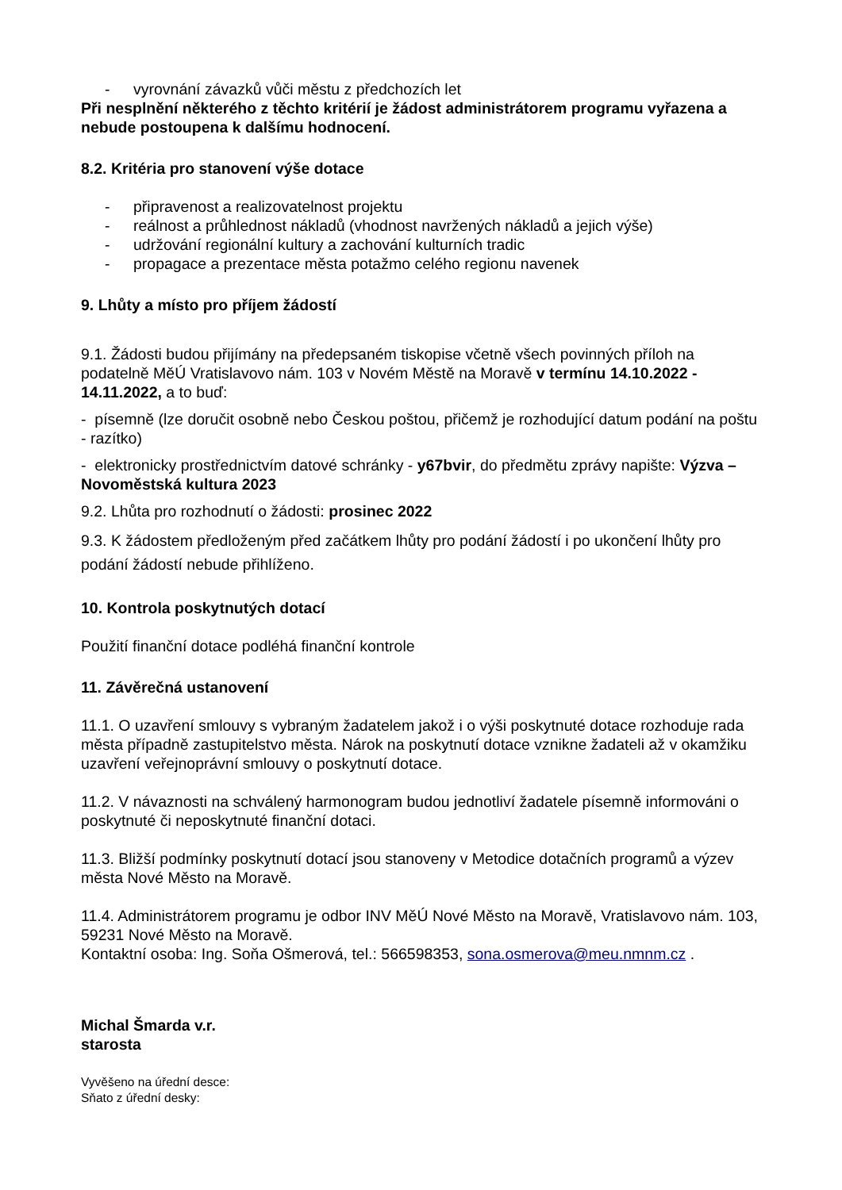- vyrovnání závazků vůči městu z předchozích let
Při nesplnění některého z těchto kritérií je žádost administrátorem programu vyřazena a nebude postoupena k dalšímu hodnocení.
8.2. Kritéria pro stanovení výše dotace
- připravenost a realizovatelnost projektu
- reálnost a průhlednost nákladů (vhodnost navržených nákladů a jejich výše)
- udržování regionální kultury a zachování kulturních tradic
- propagace a prezentace města potažmo celého regionu navenek
9. Lhůty a místo pro příjem žádostí
9.1. Žádosti budou přijímány na předepsaném tiskopise včetně všech povinných příloh na podatelně MěÚ Vratislavovo nám. 103 v Novém Městě na Moravě v termínu 14.10.2022 - 14.11.2022, a to buď:
- písemně (lze doručit osobně nebo Českou poštou, přičemž je rozhodující datum podání na poštu - razítko)
- elektronicky prostřednictvím datové schránky - y67bvir, do předmětu zprávy napište: Výzva – Novoměstská kultura 2023
9.2. Lhůta pro rozhodnutí o žádosti: prosinec 2022
9.3. K žádostem předloženým před začátkem lhůty pro podání žádostí i po ukončení lhůty pro podání žádostí nebude přihlíženo.
10. Kontrola poskytnutých dotací
Použití finanční dotace podléhá finanční kontrole
11. Závěrečná ustanovení
11.1. O uzavření smlouvy s vybraným žadatelem jakož i o výši poskytnuté dotace rozhoduje rada města případně zastupitelstvo města. Nárok na poskytnutí dotace vznikne žadateli až v okamžiku uzavření veřejnoprávní smlouvy o poskytnutí dotace.
11.2. V návaznosti na schválený harmonogram budou jednotliví žadatele písemně informováni o poskytnuté či neposkytnuté finanční dotaci.
11.3. Bližší podmínky poskytnutí dotací jsou stanoveny v Metodice dotačních programů a výzev města Nové Město na Moravě.
11.4. Administrátorem programu je odbor INV MěÚ Nové Město na Moravě, Vratislavovo nám. 103, 59231 Nové Město na Moravě.
Kontaktní osoba: Ing. Soňa Ošmerová, tel.: 566598353, sona.osmerova@meu.nmnm.cz .
Michal Šmarda v.r.
starosta
Vyvěšeno na úřední desce:
Sňato z úřední desky: